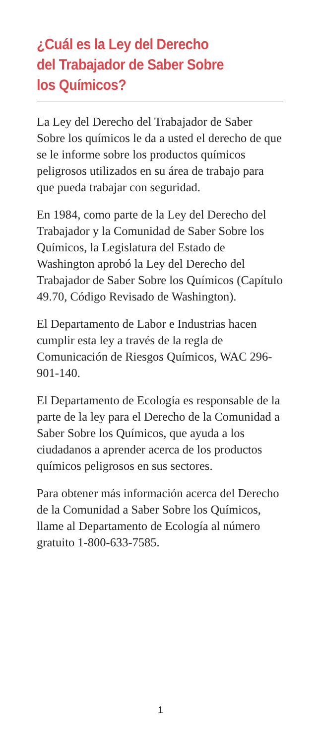¿Cuál es la Ley del Derecho
del Trabajador de Saber Sobre
los Químicos?
La Ley del Derecho del Trabajador de Saber Sobre los químicos le da a usted el derecho de que se le informe sobre los productos químicos peligrosos utilizados en su área de trabajo para que pueda trabajar con seguridad.
En 1984, como parte de la Ley del Derecho del Trabajador y la Comunidad de Saber Sobre los Químicos, la Legislatura del Estado de Washington aprobó la Ley del Derecho del Trabajador de Saber Sobre los Químicos (Capítulo 49.70, Código Revisado de Washington).
El Departamento de Labor e Industrias hacen cumplir esta ley a través de la regla de Comunicación de Riesgos Químicos, WAC 296-901-140.
El Departamento de Ecología es responsable de la parte de la ley para el Derecho de la Comunidad a Saber Sobre los Químicos, que ayuda a los ciudadanos a aprender acerca de los productos químicos peligrosos en sus sectores.
Para obtener más información acerca del Derecho de la Comunidad a Saber Sobre los Químicos, llame al Departamento de Ecología al número gratuito 1-800-633-7585.
1